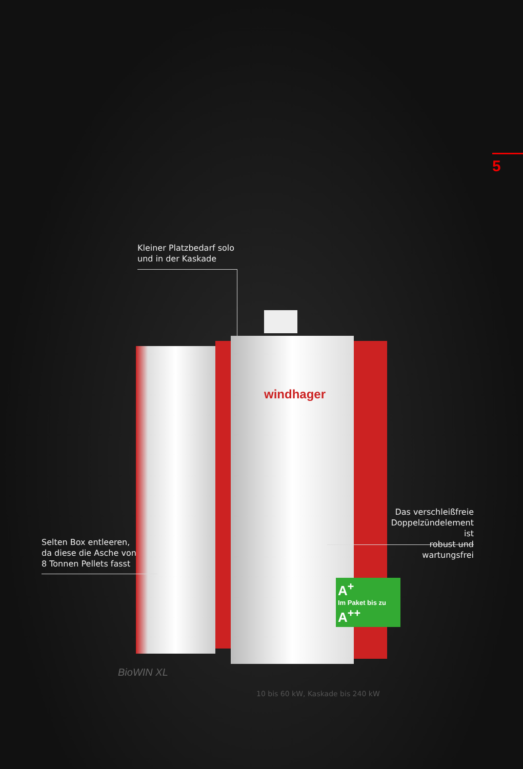5
Kleiner Platzbedarf solo
und in der Kaskade
windhager
Das verschleißfreie
Doppelzündelement ist
robust und wartungsfrei
Selten Box entleeren,
da diese die Asche von
8 Tonnen Pellets fasst
A<sup>+</sup>
Im Paket bis zu
A<sup>++</sup>
BioWIN XL
10 bis 60 kW, Kaskade bis 240 kW